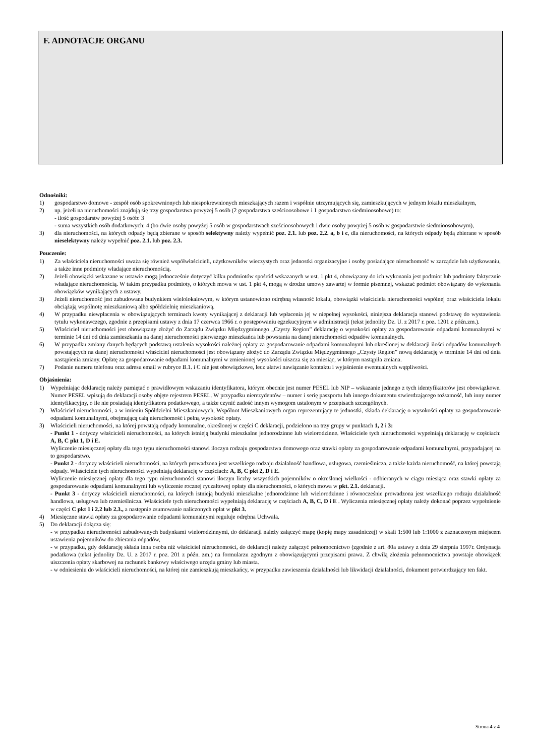F. ADNOTACJE ORGANU
Odnośniki:
1) gospodarstwo domowe - zespół osób spokrewnionych lub niespokrewnionych mieszkających razem i wspólnie utrzymujących się, zamieszkujących w jednym lokalu mieszkalnym,
2) np. jeżeli na nieruchomości znajdują się trzy gospodarstwa powyżej 5 osób (2 gospodarstwa sześcioosobowe i 1 gospodarstwo siedmioosobowe) to:
- ilość gospodarstw powyżej 5 osób: 3
- suma wszystkich osób dodatkowych: 4 (bo dwie osoby powyżej 5 osób w gospodarstwach sześcioosobowych i dwie osoby powyżej 5 osób w gospodarstwie siedmioosobowym),
3) dla nieruchomości, na których odpady będą zbierane w sposób selektywny należy wypełnić poz. 2.1. lub poz. 2.2. a, b i c, dla nieruchomości, na których odpady będą zbierane w sposób nieselektywny należy wypełnić poz. 2.1. lub poz. 2.3.
Pouczenie:
1) Za właściciela nieruchomości uważa się również współwłaścicieli, użytkowników wieczystych oraz jednostki organizacyjne i osoby posiadające nieruchomość w zarządzie lub użytkowaniu, a także inne podmioty władające nieruchomością.
2) Jeżeli obowiązki wskazane w ustawie mogą jednocześnie dotyczyć kilku podmiotów spośród wskazanych w ust. 1 pkt 4, obowiązany do ich wykonania jest podmiot lub podmioty faktycznie władające nieruchomością. W takim przypadku podmioty, o których mowa w ust. 1 pkt 4, mogą w drodze umowy zawartej w formie pisemnej, wskazać podmiot obowiązany do wykonania obowiązków wynikających z ustawy.
3) Jeżeli nieruchomość jest zabudowana budynkiem wielolokalowym, w którym ustanowiono odrębną własność lokalu, obowiązki właściciela nieruchomości wspólnej oraz właściciela lokalu obciążają wspólnotę mieszkaniową albo spółdzielnię mieszkaniową.
4) W przypadku niewpłacenia w obowiązujących terminach kwoty wynikającej z deklaracji lub wpłacenia jej w niepełnej wysokości, niniejsza deklaracja stanowi podstawę do wystawienia tytułu wykonawczego, zgodnie z przepisami ustawy z dnia 17 czerwca 1966 r. o postępowaniu egzekucyjnym w administracji (tekst jednolity Dz. U. z 2017 r. poz. 1201 z późn.zm.).
5) Właściciel nieruchomości jest obowiązany złożyć do Zarządu Związku Międzygminnego „Czysty Region” deklarację o wysokości opłaty za gospodarowanie odpadami komunalnymi w terminie 14 dni od dnia zamieszkania na danej nieruchomości pierwszego mieszkańca lub powstania na danej nieruchomości odpadów komunalnych.
6) W przypadku zmiany danych będących podstawą ustalenia wysokości należnej opłaty za gospodarowanie odpadami komunalnymi lub określonej w deklaracji ilości odpadów komunalnych powstających na danej nieruchomości właściciel nieruchomości jest obowiązany złożyć do Zarządu Związku Międzygminnego „Czysty Region” nową deklarację w terminie 14 dni od dnia nastąpienia zmiany. Opłatę za gospodarowanie odpadami komunalnymi w zmienionej wysokości uiszcza się za miesiąc, w którym nastąpiła zmiana.
7) Podanie numeru telefonu oraz adresu email w rubryce B.1. i C nie jest obowiązkowe, lecz ułatwi nawiązanie kontaktu i wyjaśnienie ewentualnych wątpliwości.
Objaśnienia:
1) Wypełniając deklarację należy pamiętać o prawidłowym wskazaniu identyfikatora, którym obecnie jest numer PESEL lub NIP – wskazanie jednego z tych identyfikatorów jest obowiązkowe. Numer PESEL wpisują do deklaracji osoby objęte rejestrem PESEL. W przypadku nierezydentów – numer i serię paszportu lub innego dokumentu stwierdzającego tożsamość, lub inny numer identyfikacyjny, o ile nie posiadają identyfikatora podatkowego, a także czynić zadość innym wymogom ustalonym w przepisach szczególnych.
2) Właściciel nieruchomości, a w imieniu Spółdzielni Mieszkaniowych, Wspólnot Mieszkaniowych organ reprezentujący te jednostki, składa deklarację o wysokości opłaty za gospodarowanie odpadami komunalnymi, obejmującą całą nieruchomość i pełną wysokość opłaty.
3) Właścicieli nieruchomości, na której powstają odpady komunalne, określonej w części C deklaracji, podzielono na trzy grupy w punktach 1, 2 i 3:
- Punkt 1 - dotyczy właścicieli nieruchomości, na których istnieją budynki mieszkalne jednorodzinne lub wielorodzinne. Właściciele tych nieruchomości wypełniają deklarację w częściach: A, B, C pkt 1, D i E.
Wyliczenie miesięcznej opłaty dla tego typu nieruchomości stanowi iloczyn rodzaju gospodarstwa domowego oraz stawki opłaty za gospodarowanie odpadami komunalnymi, przypadającej na to gospodarstwo.
- Punkt 2 - dotyczy właścicieli nieruchomości, na których prowadzona jest wszelkiego rodzaju działalność handlowa, usługowa, rzemieślnicza, a także każda nieruchomość, na której powstają odpady. Właściciele tych nieruchomości wypełniają deklarację w częściach: A, B, C pkt 2, D i E.
Wyliczenie miesięcznej opłaty dla tego typu nieruchomości stanowi iloczyn liczby wszystkich pojemników o określonej wielkości - odbieranych w ciągu miesiąca oraz stawki opłaty za gospodarowanie odpadami komunalnymi lub wyliczenie rocznej ryczałtowej opłaty dla nieruchomości, o których mowa w pkt. 2.1. deklaracji.
- Punkt 3 - dotyczy właścicieli nieruchomości, na których istnieją budynki mieszkalne jednorodzinne lub wielorodzinne i równocześnie prowadzona jest wszelkiego rodzaju działalność handlowa, usługowa lub rzemieślnicza. Właściciele tych nieruchomości wypełniają deklarację w częściach A, B, C, D i E . Wyliczenia miesięcznej opłaty należy dokonać poprzez wypełnienie w części C pkt 1 i 2.2 lub 2.3., a następnie zsumowanie naliczonych opłat w pkt 3.
4) Miesięczne stawki opłaty za gospodarowanie odpadami komunalnymi reguluje odrębna Uchwała.
5) Do deklaracji dołącza się:
- w przypadku nieruchomości zabudowanych budynkami wielorodzinnymi, do deklaracji należy załączyć mapę (kopię mapy zasadniczej) w skali 1:500 lub 1:1000 z zaznaczonym miejscem ustawienia pojemników do zbierania odpadów,
- w przypadku, gdy deklarację składa inna osoba niż właściciel nieruchomości, do deklaracji należy załączyć pełnomocnictwo (zgodnie z art. 80a ustawy z dnia 29 sierpnia 1997r. Ordynacja podatkowa (tekst jednolity Dz. U. z 2017 r. poz. 201 z późn. zm.) na formularzu zgodnym z obowiązującymi przepisami prawa. Z chwilą złożenia pełnomocnictwa powstaje obowiązek uiszczenia opłaty skarbowej na rachunek bankowy właściwego urzędu gminy lub miasta.
- w odniesieniu do właścicieli nieruchomości, na której nie zamieszkują mieszkańcy, w przypadku zawieszenia działalności lub likwidacji działalności, dokument potwierdzający ten fakt.
Strona 4 z 4